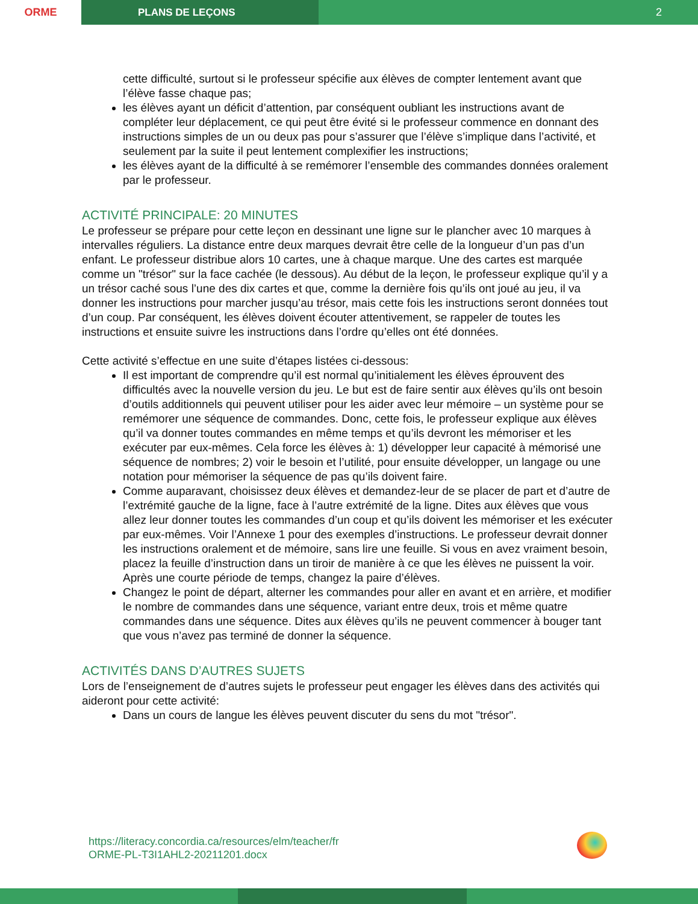ORME
PLANS DE LEÇONS
2
cette difficulté, surtout si le professeur spécifie aux élèves de compter lentement avant que l’élève fasse chaque pas;
les élèves ayant un déficit d’attention, par conséquent oubliant les instructions avant de compléter leur déplacement, ce qui peut être évité si le professeur commence en donnant des instructions simples de un ou deux pas pour s’assurer que l’élève s’implique dans l’activité, et seulement par la suite il peut lentement complexifier les instructions;
les élèves ayant de la difficulté à se remémorer l’ensemble des commandes données oralement par le professeur.
ACTIVITÉ PRINCIPALE: 20 MINUTES
Le professeur se prépare pour cette leçon en dessinant une ligne sur le plancher avec 10 marques à intervalles réguliers. La distance entre deux marques devrait être celle de la longueur d’un pas d’un enfant. Le professeur distribue alors 10 cartes, une à chaque marque. Une des cartes est marquée comme un "trésor" sur la face cachée (le dessous). Au début de la leçon, le professeur explique qu’il y a un trésor caché sous l’une des dix cartes et que, comme la dernière fois qu’ils ont joué au jeu, il va donner les instructions pour marcher jusqu’au trésor, mais cette fois les instructions seront données tout d’un coup. Par conséquent, les élèves doivent écouter attentivement, se rappeler de toutes les instructions et ensuite suivre les instructions dans l’ordre qu’elles ont été données.
Cette activité s’effectue en une suite d’étapes listées ci-dessous:
Il est important de comprendre qu’il est normal qu’initialement les élèves éprouvent des difficultés avec la nouvelle version du jeu. Le but est de faire sentir aux élèves qu’ils ont besoin d’outils additionnels qui peuvent utiliser pour les aider avec leur mémoire – un système pour se remémorer une séquence de commandes. Donc, cette fois, le professeur explique aux élèves qu’il va donner toutes commandes en même temps et qu’ils devront les mémoriser et les exécuter par eux-mêmes. Cela force les élèves à: 1) développer leur capacité à mémorisé une séquence de nombres; 2) voir le besoin et l’utilité, pour ensuite développer, un langage ou une notation pour mémoriser la séquence de pas qu’ils doivent faire.
Comme auparavant, choisissez deux élèves et demandez-leur de se placer de part et d’autre de l’extrémité gauche de la ligne, face à l’autre extrémité de la ligne. Dites aux élèves que vous allez leur donner toutes les commandes d’un coup et qu’ils doivent les mémoriser et les exécuter par eux-mêmes. Voir l’Annexe 1 pour des exemples d’instructions. Le professeur devrait donner les instructions oralement et de mémoire, sans lire une feuille. Si vous en avez vraiment besoin, placez la feuille d’instruction dans un tiroir de manière à ce que les élèves ne puissent la voir. Après une courte période de temps, changez la paire d’élèves.
Changez le point de départ, alterner les commandes pour aller en avant et en arrière, et modifier le nombre de commandes dans une séquence, variant entre deux, trois et même quatre commandes dans une séquence. Dites aux élèves qu’ils ne peuvent commencer à bouger tant que vous n’avez pas terminé de donner la séquence.
ACTIVITÉS DANS D’AUTRES SUJETS
Lors de l’enseignement de d’autres sujets le professeur peut engager les élèves dans des activités qui aideront pour cette activité:
Dans un cours de langue les élèves peuvent discuter du sens du mot "trésor".
https://literacy.concordia.ca/resources/elm/teacher/fr
ORME-PL-T3I1AHL2-20211201.docx